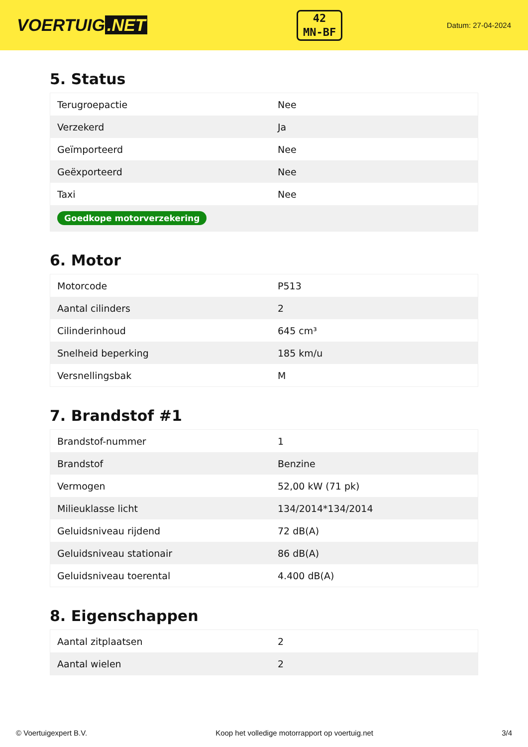VOERTUIG.NET
42
MN-BF
Datum: 27-04-2024
5. Status
| Terugroepactie | Nee |
| Verzekerd | Ja |
| Geïmporteerd | Nee |
| Geëxporteerd | Nee |
| Taxi | Nee |
| Goedkope motorverzekering | |
6. Motor
| Motorcode | P513 |
| Aantal cilinders | 2 |
| Cilinderinhoud | 645 cm³ |
| Snelheid beperking | 185 km/u |
| Versnellingsbak | M |
7. Brandstof #1
| Brandstof-nummer | 1 |
| Brandstof | Benzine |
| Vermogen | 52,00 kW (71 pk) |
| Milieuklasse licht | 134/2014*134/2014 |
| Geluidsniveau rijdend | 72 dB(A) |
| Geluidsniveau stationair | 86 dB(A) |
| Geluidsniveau toerental | 4.400 dB(A) |
8. Eigenschappen
| Aantal zitplaatsen | 2 |
| Aantal wielen | 2 |
© Voertuigexpert B.V. Koop het volledige motorrapport op voertuig.net 3/4